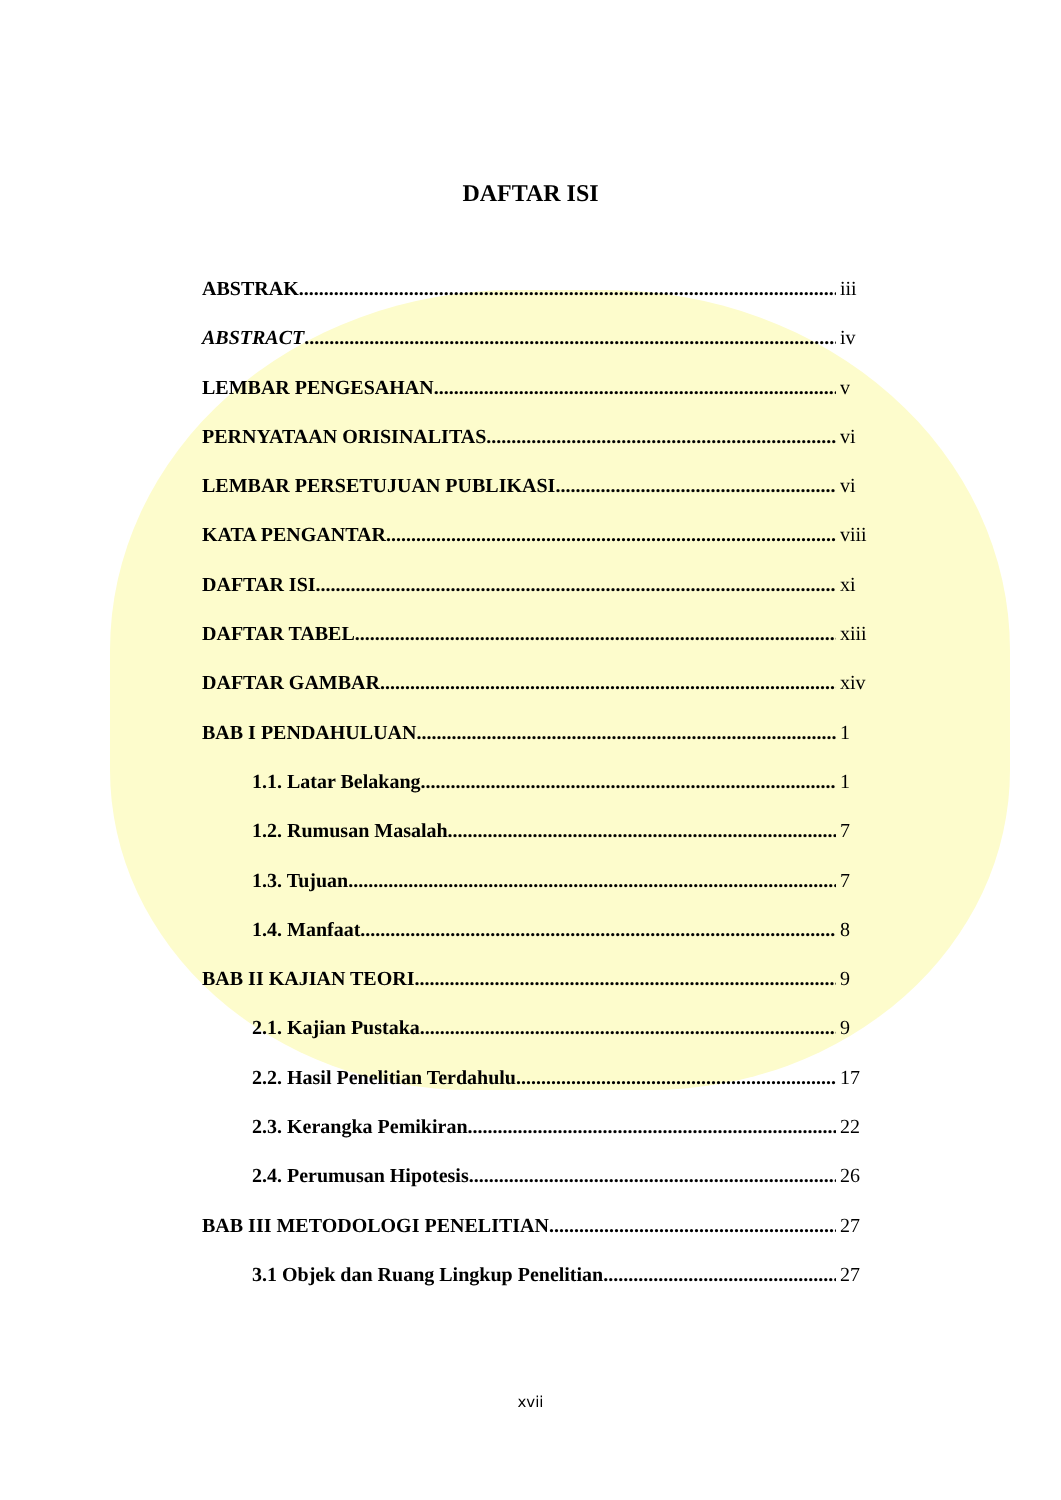DAFTAR ISI
ABSTRAK iii
ABSTRACT iv
LEMBAR PENGESAHAN v
PERNYATAAN ORISINALITAS vi
LEMBAR PERSETUJUAN PUBLIKASI vi
KATA PENGANTAR viii
DAFTAR ISI xi
DAFTAR TABEL xiii
DAFTAR GAMBAR xiv
BAB I PENDAHULUAN 1
1.1. Latar Belakang 1
1.2. Rumusan Masalah 7
1.3. Tujuan 7
1.4. Manfaat 8
BAB II KAJIAN TEORI 9
2.1. Kajian Pustaka 9
2.2. Hasil Penelitian Terdahulu 17
2.3. Kerangka Pemikiran 22
2.4. Perumusan Hipotesis 26
BAB III METODOLOGI PENELITIAN 27
3.1 Objek dan Ruang Lingkup Penelitian 27
xvii